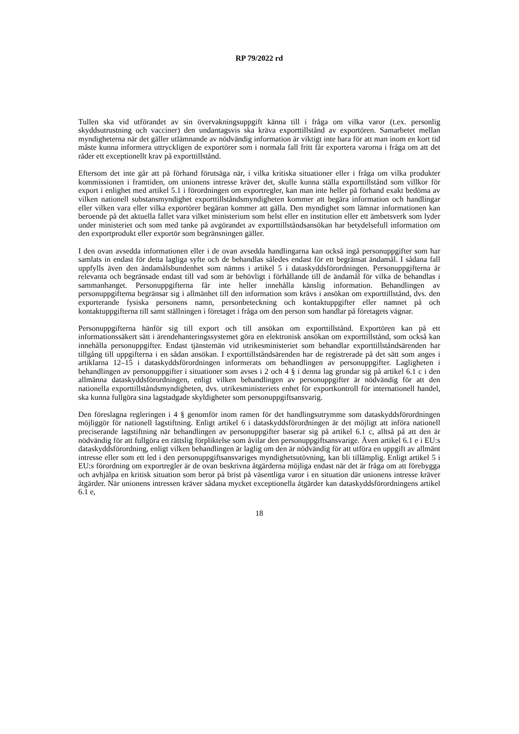RP 79/2022 rd
Tullen ska vid utförandet av sin övervakningsuppgift känna till i fråga om vilka varor (t.ex. personlig skyddsutrustning och vacciner) den undantagsvis ska kräva exporttillstånd av exportören. Samarbetet mellan myndigheterna när det gäller utlämnande av nödvändig information är viktigt inte bara för att man inom en kort tid måste kunna informera uttryckligen de exportörer som i normala fall fritt får exportera varorna i fråga om att det råder ett exceptionellt krav på exporttillstånd.
Eftersom det inte går att på förhand förutsäga när, i vilka kritiska situationer eller i fråga om vilka produkter kommissionen i framtiden, om unionens intresse kräver det, skulle kunna ställa exporttillstånd som villkor för export i enlighet med artikel 5.1 i förordningen om exportregler, kan man inte heller på förhand exakt bedöma av vilken nationell substansmyndighet exporttillståndsmyndigheten kommer att begära information och handlingar eller vilken vara eller vilka exportörer begäran kommer att gälla. Den myndighet som lämnar informationen kan beroende på det aktuella fallet vara vilket ministerium som helst eller en institution eller ett ämbetsverk som lyder under ministeriet och som med tanke på avgörandet av exporttillståndsansökan har betydelsefull information om den exportprodukt eller exportör som begränsningen gäller.
I den ovan avsedda informationen eller i de ovan avsedda handlingarna kan också ingå personuppgifter som har samlats in endast för detta lagliga syfte och de behandlas således endast för ett begränsat ändamål. I sådana fall uppfylls även den ändamålsbundenhet som nämns i artikel 5 i dataskyddsförordningen. Personuppgifterna är relevanta och begränsade endast till vad som är behövligt i förhållande till de ändamål för vilka de behandlas i sammanhanget. Personuppgifterna får inte heller innehålla känslig information. Behandlingen av personuppgifterna begränsar sig i allmänhet till den information som krävs i ansökan om exporttillstånd, dvs. den exporterande fysiska personens namn, personbeteckning och kontaktuppgifter eller namnet på och kontaktuppgifterna till samt ställningen i företaget i fråga om den person som handlar på företagets vägnar.
Personuppgifterna hänför sig till export och till ansökan om exporttillstånd. Exportören kan på ett informationssäkert sätt i ärendehanteringssystemet göra en elektronisk ansökan om exporttillstånd, som också kan innehålla personuppgifter. Endast tjänstemän vid utrikesministeriet som behandlar exporttillståndsärenden har tillgång till uppgifterna i en sådan ansökan. I exporttillståndsärenden har de registrerade på det sätt som anges i artiklarna 12–15 i dataskyddsförordningen informerats om behandlingen av personuppgifter. Lagligheten i behandlingen av personuppgifter i situationer som avses i 2 och 4 § i denna lag grundar sig på artikel 6.1 c i den allmänna dataskyddsförordningen, enligt vilken behandlingen av personuppgifter är nödvändig för att den nationella exporttillståndsmyndigheten, dvs. utrikesministeriets enhet för exportkontroll för internationell handel, ska kunna fullgöra sina lagstadgade skyldigheter som personuppgiftsansvarig.
Den föreslagna regleringen i 4 § genomför inom ramen för det handlingsutrymme som dataskyddsförordningen möjliggör för nationell lagstiftning. Enligt artikel 6 i dataskyddsförordningen är det möjligt att införa nationell preciserande lagstiftning när behandlingen av personuppgifter baserar sig på artikel 6.1 c, alltså på att den är nödvändig för att fullgöra en rättslig förpliktelse som åvilar den personuppgiftsansvarige. Även artikel 6.1 e i EU:s dataskyddsförordning, enligt vilken behandlingen är laglig om den är nödvändig för att utföra en uppgift av allmänt intresse eller som ett led i den personuppgiftsansvariges myndighetsutövning, kan bli tillämplig. Enligt artikel 5 i EU:s förordning om exportregler är de ovan beskrivna åtgärderna möjliga endast när det är fråga om att förebygga och avhjälpa en kritisk situation som beror på brist på väsentliga varor i en situation där unionens intresse kräver åtgärder. När unionens intressen kräver sådana mycket exceptionella åtgärder kan dataskyddsförordningens artikel 6.1 e,
18